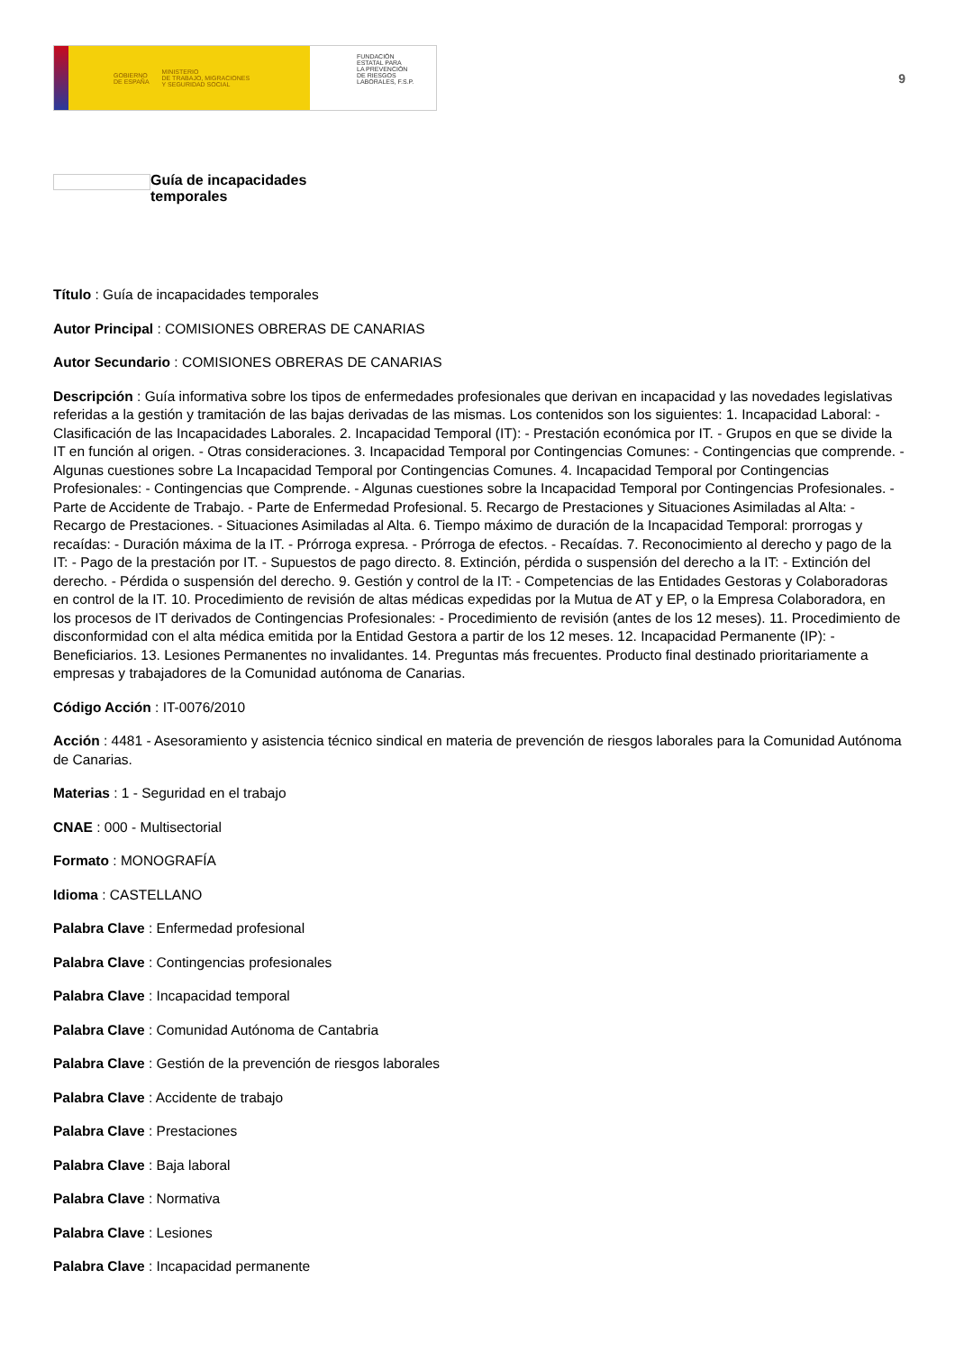GOBIERNO
DE ESPAÑA MINISTERIO
DE TRABAJO, MIGRACIONES
Y SEGURIDAD SOCIAL
FUNDACIÓN
ESTATAL PARA
LA PREVENCIÓN
DE RIESGOS
LABORALES, F.S.P.
9
Guía de incapacidades
temporales
Título : Guía de incapacidades temporales
Autor Principal : COMISIONES OBRERAS DE CANARIAS
Autor Secundario : COMISIONES OBRERAS DE CANARIAS
Descripción : Guía informativa sobre los tipos de enfermedades profesionales que derivan en incapacidad y las novedades legislativas referidas a la gestión y tramitación de las bajas derivadas de las mismas. Los contenidos son los siguientes: 1. Incapacidad Laboral: - Clasificación de las Incapacidades Laborales. 2. Incapacidad Temporal (IT): - Prestación económica por IT. - Grupos en que se divide la IT en función al origen. - Otras consideraciones. 3. Incapacidad Temporal por Contingencias Comunes: - Contingencias que comprende. - Algunas cuestiones sobre La Incapacidad Temporal por Contingencias Comunes. 4. Incapacidad Temporal por Contingencias Profesionales: - Contingencias que Comprende. - Algunas cuestiones sobre la Incapacidad Temporal por Contingencias Profesionales. - Parte de Accidente de Trabajo. - Parte de Enfermedad Profesional. 5. Recargo de Prestaciones y Situaciones Asimiladas al Alta: - Recargo de Prestaciones. - Situaciones Asimiladas al Alta. 6. Tiempo máximo de duración de la Incapacidad Temporal: prorrogas y recaídas: - Duración máxima de la IT. - Prórroga expresa. - Prórroga de efectos. - Recaídas. 7. Reconocimiento al derecho y pago de la IT: - Pago de la prestación por IT. - Supuestos de pago directo. 8. Extinción, pérdida o suspensión del derecho a la IT: - Extinción del derecho. - Pérdida o suspensión del derecho. 9. Gestión y control de la IT: - Competencias de las Entidades Gestoras y Colaboradoras en control de la IT. 10. Procedimiento de revisión de altas médicas expedidas por la Mutua de AT y EP, o la Empresa Colaboradora, en los procesos de IT derivados de Contingencias Profesionales: - Procedimiento de revisión (antes de los 12 meses). 11. Procedimiento de disconformidad con el alta médica emitida por la Entidad Gestora a partir de los 12 meses. 12. Incapacidad Permanente (IP): - Beneficiarios. 13. Lesiones Permanentes no invalidantes. 14. Preguntas más frecuentes. Producto final destinado prioritariamente a empresas y trabajadores de la Comunidad autónoma de Canarias.
Código Acción : IT-0076/2010
Acción : 4481 - Asesoramiento y asistencia técnico sindical en materia de prevención de riesgos laborales para la Comunidad Autónoma de Canarias.
Materias : 1 - Seguridad en el trabajo
CNAE : 000 - Multisectorial
Formato : MONOGRAFÍA
Idioma : CASTELLANO
Palabra Clave : Enfermedad profesional
Palabra Clave : Contingencias profesionales
Palabra Clave : Incapacidad temporal
Palabra Clave : Comunidad Autónoma de Cantabria
Palabra Clave : Gestión de la prevención de riesgos laborales
Palabra Clave : Accidente de trabajo
Palabra Clave : Prestaciones
Palabra Clave : Baja laboral
Palabra Clave : Normativa
Palabra Clave : Lesiones
Palabra Clave : Incapacidad permanente